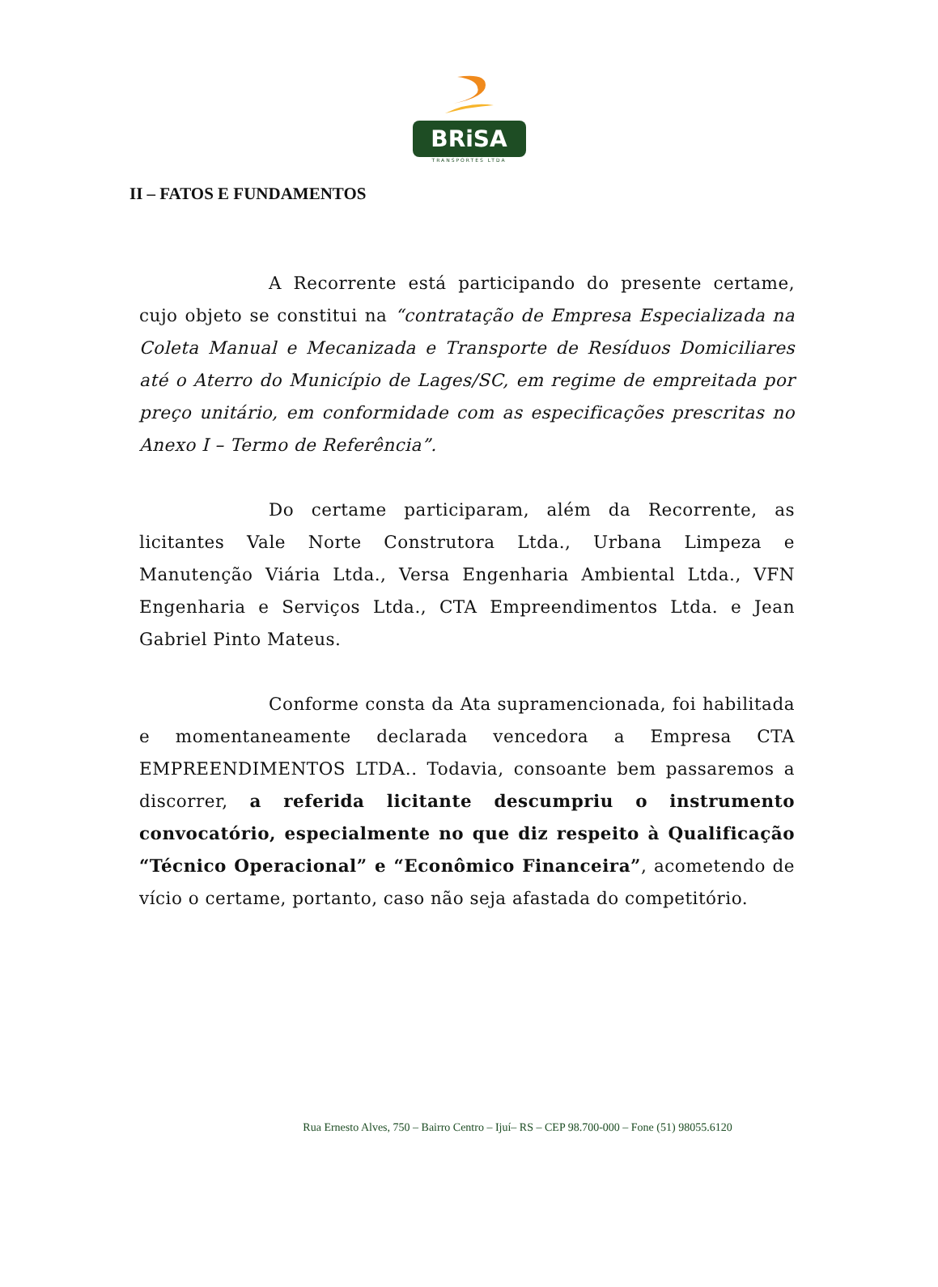BRiSA
TRANSPORTES LTDA
II – FATOS E FUNDAMENTOS
A Recorrente está participando do presente certame, cujo objeto se constitui na “contratação de Empresa Especializada na Coleta Manual e Mecanizada e Transporte de Resíduos Domiciliares até o Aterro do Município de Lages/SC, em regime de empreitada por preço unitário, em conformidade com as especificações prescritas no Anexo I – Termo de Referência”.
Do certame participaram, além da Recorrente, as licitantes Vale Norte Construtora Ltda., Urbana Limpeza e Manutenção Viária Ltda., Versa Engenharia Ambiental Ltda., VFN Engenharia e Serviços Ltda., CTA Empreendimentos Ltda. e Jean Gabriel Pinto Mateus.
Conforme consta da Ata supramencionada, foi habilitada e momentaneamente declarada vencedora a Empresa CTA EMPREENDIMENTOS LTDA.. Todavia, consoante bem passaremos a discorrer, a referida licitante descumpriu o instrumento convocatório, especialmente no que diz respeito à Qualificação “Técnico Operacional” e “Econômico Financeira”, acometendo de vício o certame, portanto, caso não seja afastada do competitório.
Rua Ernesto Alves, 750 – Bairro Centro – Ijuí– RS – CEP 98.700-000 – Fone (51) 98055.6120